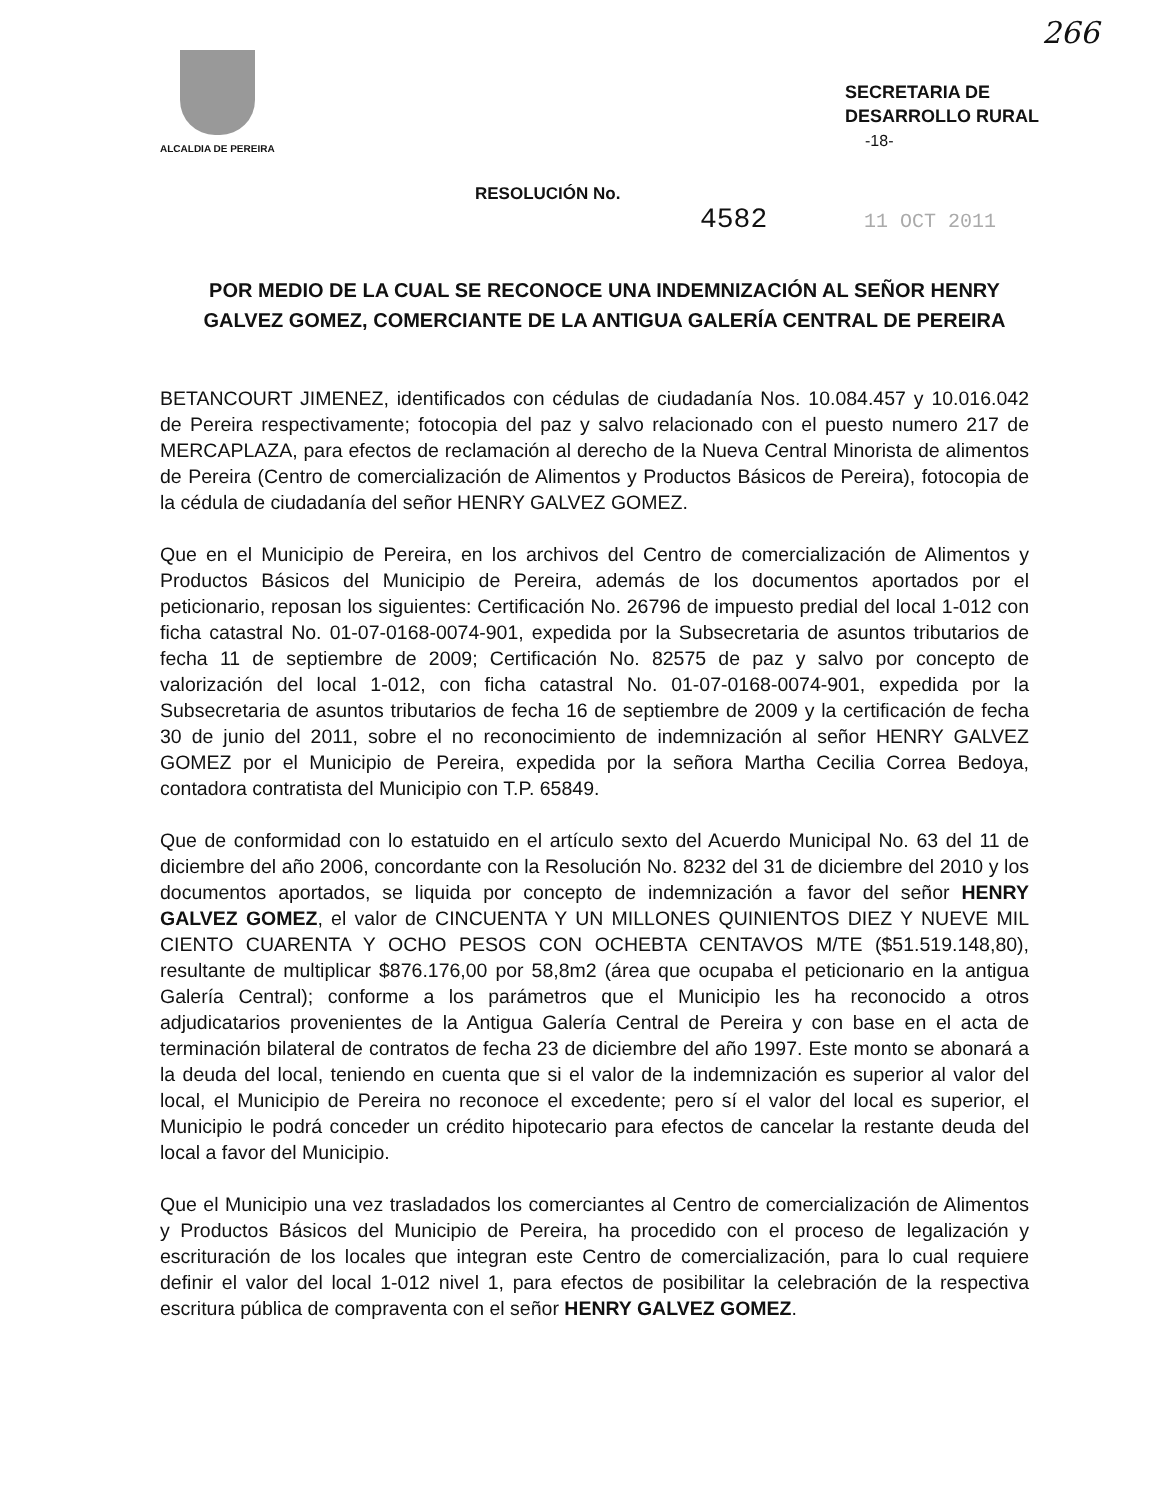266
ALCALDIA DE PEREIRA
SECRETARIA DE
DESARROLLO RURAL
-18-
RESOLUCIÓN No.
4582 11 OCT 2011
POR MEDIO DE LA CUAL SE RECONOCE UNA INDEMNIZACIÓN AL SEÑOR HENRY GALVEZ GOMEZ, COMERCIANTE DE LA ANTIGUA GALERÍA CENTRAL DE PEREIRA
BETANCOURT JIMENEZ, identificados con cédulas de ciudadanía Nos. 10.084.457 y 10.016.042 de Pereira respectivamente; fotocopia del paz y salvo relacionado con el puesto numero 217 de MERCAPLAZA, para efectos de reclamación al derecho de la Nueva Central Minorista de alimentos de Pereira (Centro de comercialización de Alimentos y Productos Básicos de Pereira), fotocopia de la cédula de ciudadanía del señor HENRY GALVEZ GOMEZ.
Que en el Municipio de Pereira, en los archivos del Centro de comercialización de Alimentos y Productos Básicos del Municipio de Pereira, además de los documentos aportados por el peticionario, reposan los siguientes: Certificación No. 26796 de impuesto predial del local 1-012 con ficha catastral No. 01-07-0168-0074-901, expedida por la Subsecretaria de asuntos tributarios de fecha 11 de septiembre de 2009; Certificación No. 82575 de paz y salvo por concepto de valorización del local 1-012, con ficha catastral No. 01-07-0168-0074-901, expedida por la Subsecretaria de asuntos tributarios de fecha 16 de septiembre de 2009 y la certificación de fecha 30 de junio del 2011, sobre el no reconocimiento de indemnización al señor HENRY GALVEZ GOMEZ por el Municipio de Pereira, expedida por la señora Martha Cecilia Correa Bedoya, contadora contratista del Municipio con T.P. 65849.
Que de conformidad con lo estatuido en el artículo sexto del Acuerdo Municipal No. 63 del 11 de diciembre del año 2006, concordante con la Resolución No. 8232 del 31 de diciembre del 2010 y los documentos aportados, se liquida por concepto de indemnización a favor del señor HENRY GALVEZ GOMEZ, el valor de CINCUENTA Y UN MILLONES QUINIENTOS DIEZ Y NUEVE MIL CIENTO CUARENTA Y OCHO PESOS CON OCHEBTA CENTAVOS M/TE ($51.519.148,80), resultante de multiplicar $876.176,00 por 58,8m2 (área que ocupaba el peticionario en la antigua Galería Central); conforme a los parámetros que el Municipio les ha reconocido a otros adjudicatarios provenientes de la Antigua Galería Central de Pereira y con base en el acta de terminación bilateral de contratos de fecha 23 de diciembre del año 1997. Este monto se abonará a la deuda del local, teniendo en cuenta que si el valor de la indemnización es superior al valor del local, el Municipio de Pereira no reconoce el excedente; pero sí el valor del local es superior, el Municipio le podrá conceder un crédito hipotecario para efectos de cancelar la restante deuda del local a favor del Municipio.
Que el Municipio una vez trasladados los comerciantes al Centro de comercialización de Alimentos y Productos Básicos del Municipio de Pereira, ha procedido con el proceso de legalización y escrituración de los locales que integran este Centro de comercialización, para lo cual requiere definir el valor del local 1-012 nivel 1, para efectos de posibilitar la celebración de la respectiva escritura pública de compraventa con el señor HENRY GALVEZ GOMEZ.